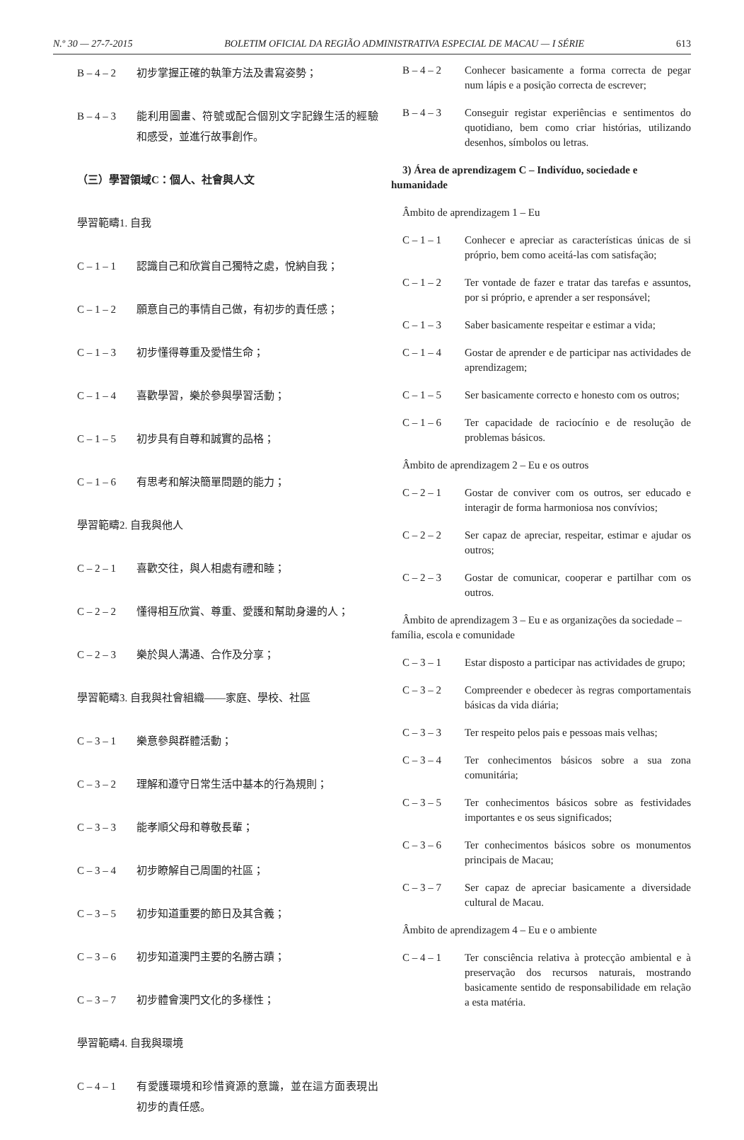N.º 30 — 27-7-2015 BOLETIM OFICIAL DA REGIÃO ADMINISTRATIVA ESPECIAL DE MACAU — I SÉRIE 613
B – 4 – 2 初步掌握正確的執筆方法及書寫姿勢；
B – 4 – 3 能利用圖畫、符號或配合個別文字記錄生活的經驗和感受，並進行故事創作。
（三）學習領域C：個人、社會與人文
學習範疇1. 自我
C – 1 – 1 認識自己和欣賞自己獨特之處，悅納自我；
C – 1 – 2 願意自己的事情自己做，有初步的責任感；
C – 1 – 3 初步懂得尊重及愛惜生命；
C – 1 – 4 喜歡學習，樂於參與學習活動；
C – 1 – 5 初步具有自尊和誠實的品格；
C – 1 – 6 有思考和解決簡單問題的能力；
學習範疇2. 自我與他人
C – 2 – 1 喜歡交往，與人相處有禮和睦；
C – 2 – 2 懂得相互欣賞、尊重、愛護和幫助身邊的人；
C – 2 – 3 樂於與人溝通、合作及分享；
學習範疇3. 自我與社會組織——家庭、學校、社區
C – 3 – 1 樂意參與群體活動；
C – 3 – 2 理解和遵守日常生活中基本的行為規則；
C – 3 – 3 能孝順父母和尊敬長輩；
C – 3 – 4 初步瞭解自己周圍的社區；
C – 3 – 5 初步知道重要的節日及其含義；
C – 3 – 6 初步知道澳門主要的名勝古蹟；
C – 3 – 7 初步體會澳門文化的多樣性；
學習範疇4. 自我與環境
C – 4 – 1 有愛護環境和珍惜資源的意識，並在這方面表現出初步的責任感。
B – 4 – 2 Conhecer basicamente a forma correcta de pegar num lápis e a posição correcta de escrever;
B – 4 – 3 Conseguir registar experiências e sentimentos do quotidiano, bem como criar histórias, utilizando desenhos, símbolos ou letras.
3) Área de aprendizagem C – Indivíduo, sociedade e humanidade
Âmbito de aprendizagem 1 – Eu
C – 1 – 1 Conhecer e apreciar as características únicas de si próprio, bem como aceitá-las com satisfação;
C – 1 – 2 Ter vontade de fazer e tratar das tarefas e assuntos, por si próprio, e aprender a ser responsável;
C – 1 – 3 Saber basicamente respeitar e estimar a vida;
C – 1 – 4 Gostar de aprender e de participar nas actividades de aprendizagem;
C – 1 – 5 Ser basicamente correcto e honesto com os outros;
C – 1 – 6 Ter capacidade de raciocínio e de resolução de problemas básicos.
Âmbito de aprendizagem 2 – Eu e os outros
C – 2 – 1 Gostar de conviver com os outros, ser educado e interagir de forma harmoniosa nos convívios;
C – 2 – 2 Ser capaz de apreciar, respeitar, estimar e ajudar os outros;
C – 2 – 3 Gostar de comunicar, cooperar e partilhar com os outros.
Âmbito de aprendizagem 3 – Eu e as organizações da sociedade – família, escola e comunidade
C – 3 – 1 Estar disposto a participar nas actividades de grupo;
C – 3 – 2 Compreender e obedecer às regras comportamentais básicas da vida diária;
C – 3 – 3 Ter respeito pelos pais e pessoas mais velhas;
C – 3 – 4 Ter conhecimentos básicos sobre a sua zona comunitária;
C – 3 – 5 Ter conhecimentos básicos sobre as festividades importantes e os seus significados;
C – 3 – 6 Ter conhecimentos básicos sobre os monumentos principais de Macau;
C – 3 – 7 Ser capaz de apreciar basicamente a diversidade cultural de Macau.
Âmbito de aprendizagem 4 – Eu e o ambiente
C – 4 – 1 Ter consciência relativa à protecção ambiental e à preservação dos recursos naturais, mostrando basicamente sentido de responsabilidade em relação a esta matéria.